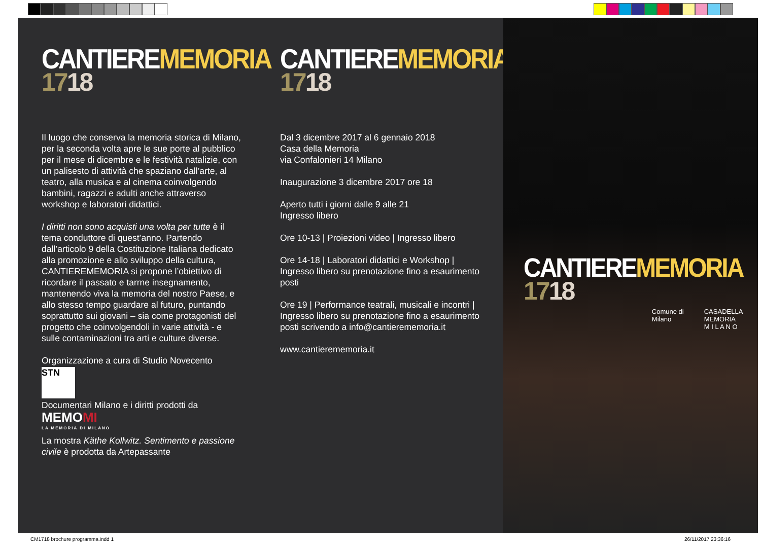CANTIEREMEMORIA
1718
Il luogo che conserva la memoria storica di Milano, per la seconda volta apre le sue porte al pubblico per il mese di dicembre e le festività natalizie, con un palisesto di attività che spaziano dall’arte, al teatro, alla musica e al cinema coinvolgendo bambini, ragazzi e adulti anche attraverso workshop e laboratori didattici.
I diritti non sono acquisti una volta per tutte è il tema conduttore di quest’anno. Partendo dall’articolo 9 della Costituzione Italiana dedicato alla promozione e allo sviluppo della cultura, CANTIEREMEMORIA si propone l’obiettivo di ricordare il passato e tarrne insegnamento, mantenendo viva la memoria del nostro Paese, e allo stesso tempo guardare al futuro, puntando soprattutto sui giovani – sia come protagonisti del progetto che coinvolgendoli in varie attività - e sulle contaminazioni tra arti e culture diverse.
Organizzazione a cura di Studio Novecento
STN
Documentari Milano e i diritti prodotti da
MEMOMI
LA MEMORIA DI MILANO
La mostra Käthe Kollwitz. Sentimento e passione civile è prodotta da Artepassante
CANTIEREMEMORIA
1718
Dal 3 dicembre 2017 al 6 gennaio 2018
Casa della Memoria
via Confalonieri 14 Milano
Inaugurazione 3 dicembre 2017 ore 18
Aperto tutti i giorni dalle 9 alle 21
Ingresso libero
Ore 10-13 | Proiezioni video | Ingresso libero
Ore 14-18 | Laboratori didattici e Workshop | Ingresso libero su prenotazione fino a esaurimento posti
Ore 19 | Performance teatrali, musicali e incontri | Ingresso libero su prenotazione fino a esaurimento posti scrivendo a info@cantierememoria.it
www.cantierememoria.it
CANTIEREMEMORIA
1718
Comune di
Milano
CASADELLA
MEMORIA
M I L A N O
CM1718 brochure programma.indd 1 26/11/2017 23:36:16